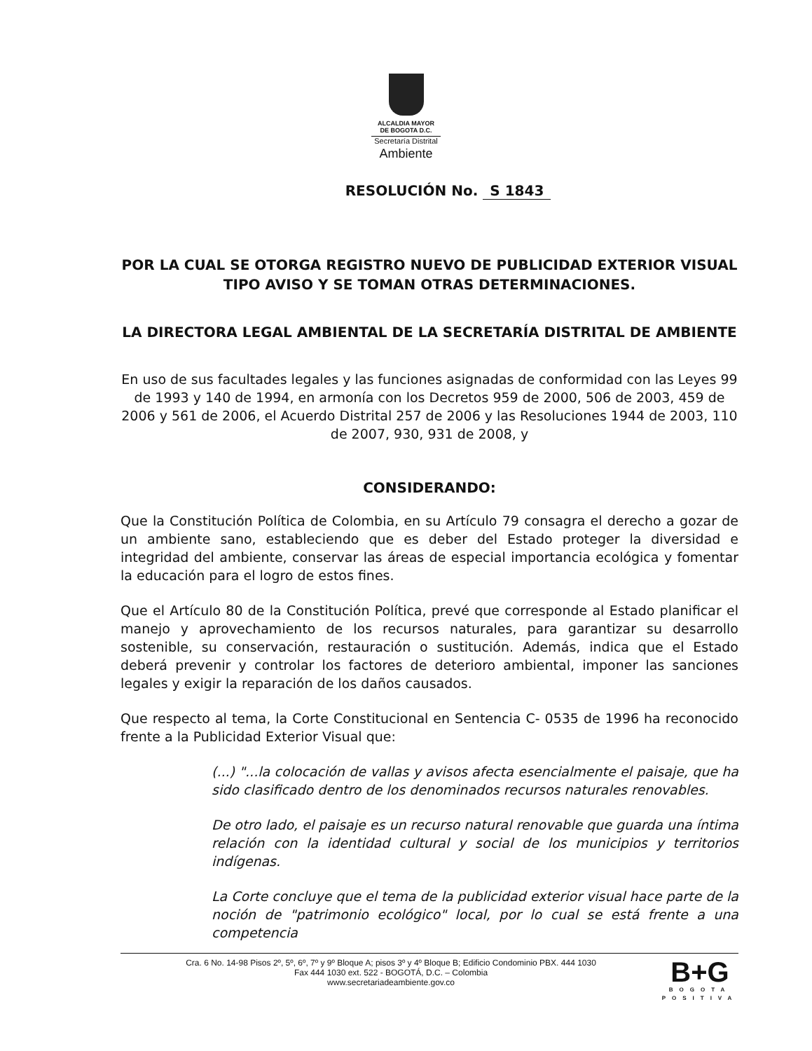ALCALDIA MAYOR
DE BOGOTA D.C.
Secretaría Distrital
Ambiente
RESOLUCIÓN No. S 1843
POR LA CUAL SE OTORGA REGISTRO NUEVO DE PUBLICIDAD EXTERIOR VISUAL TIPO AVISO Y SE TOMAN OTRAS DETERMINACIONES.
LA DIRECTORA LEGAL AMBIENTAL DE LA SECRETARÍA DISTRITAL DE AMBIENTE
En uso de sus facultades legales y las funciones asignadas de conformidad con las Leyes 99 de 1993 y 140 de 1994, en armonía con los Decretos 959 de 2000, 506 de 2003, 459 de 2006 y 561 de 2006, el Acuerdo Distrital 257 de 2006 y las Resoluciones 1944 de 2003, 110 de 2007, 930, 931 de 2008, y
CONSIDERANDO:
Que la Constitución Política de Colombia, en su Artículo 79 consagra el derecho a gozar de un ambiente sano, estableciendo que es deber del Estado proteger la diversidad e integridad del ambiente, conservar las áreas de especial importancia ecológica y fomentar la educación para el logro de estos fines.
Que el Artículo 80 de la Constitución Política, prevé que corresponde al Estado planificar el manejo y aprovechamiento de los recursos naturales, para garantizar su desarrollo sostenible, su conservación, restauración o sustitución. Además, indica que el Estado deberá prevenir y controlar los factores de deterioro ambiental, imponer las sanciones legales y exigir la reparación de los daños causados.
Que respecto al tema, la Corte Constitucional en Sentencia C- 0535 de 1996 ha reconocido frente a la Publicidad Exterior Visual que:
(...) "...la colocación de vallas y avisos afecta esencialmente el paisaje, que ha sido clasificado dentro de los denominados recursos naturales renovables.
De otro lado, el paisaje es un recurso natural renovable que guarda una íntima relación con la identidad cultural y social de los municipios y territorios indígenas.
La Corte concluye que el tema de la publicidad exterior visual hace parte de la noción de "patrimonio ecológico" local, por lo cual se está frente a una competencia
Cra. 6 No. 14-98 Pisos 2º, 5º, 6º, 7º y 9º Bloque A; pisos 3º y 4º Bloque B; Edificio Condominio PBX. 444 1030
Fax 444 1030 ext. 522 - BOGOTÁ, D.C. – Colombia
www.secretariadeambiente.gov.co
B+G
BOGOTA
POSITIVA